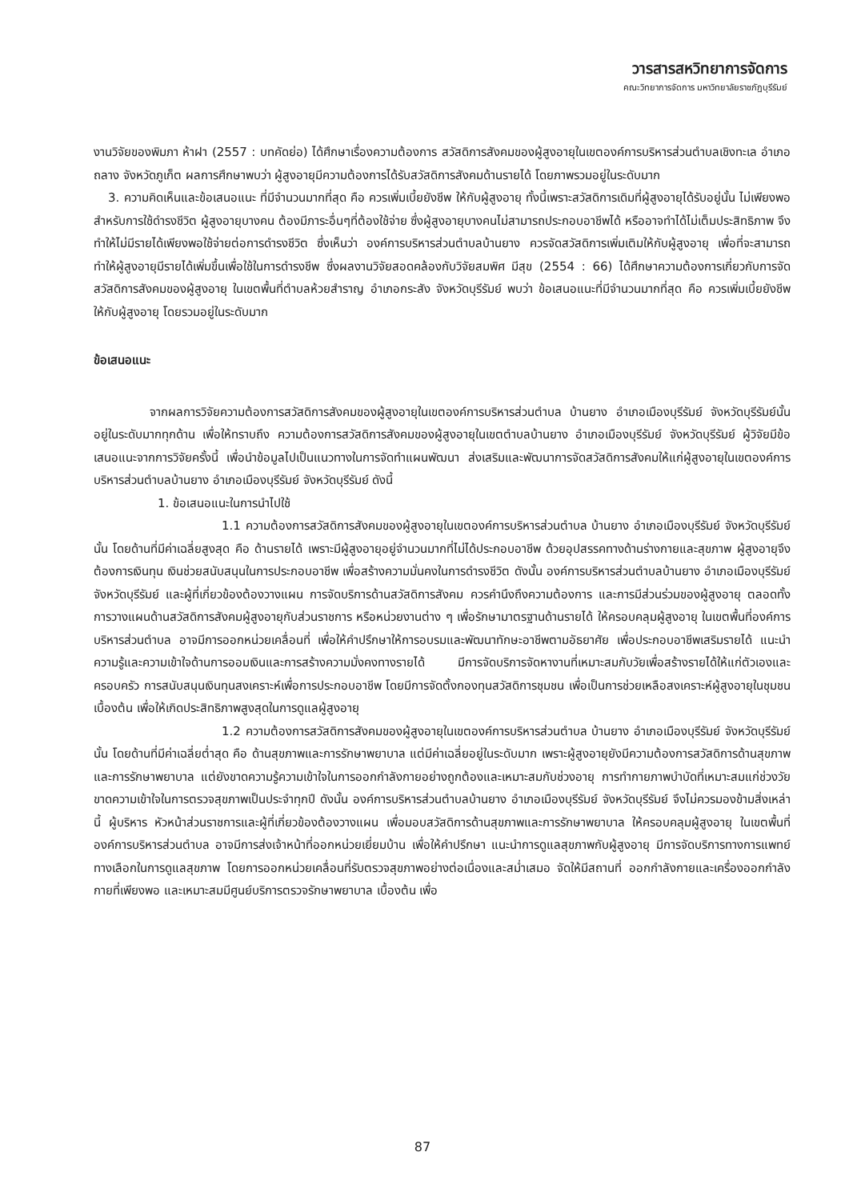วารสารสหวิทยาการจัดการ
คณะวิทยาการจัดการ มหาวิทยาลัยราชภัฏบุรีรัมย์
งานวิจัยของพิมภา ห้าฝา (2557 : บทคัดย่อ) ได้ศึกษาเรื่องความต้องการ สวัสดิการสังคมของผู้สูงอายุในเขตองค์การบริหารส่วนตำบลเชิงทะเล อำเภอถลาง จังหวัดภูเก็ต ผลการศึกษาพบว่า ผู้สูงอายุมีความต้องการได้รับสวัสดิการสังคมด้านรายได้ โดยภาพรวมอยู่ในระดับมาก
3. ความคิดเห็นและข้อเสนอแนะ ที่มีจำนวนมากที่สุด คือ ควรเพิ่มเบี้ยยังชีพ ให้กับผู้สูงอายุ ทั้งนี้เพราะสวัสดิการเดิมที่ผู้สูงอายุได้รับอยู่นั้น ไม่เพียงพอสำหรับการใช้ดำรงชีวิต ผู้สูงอายุบางคน ต้องมีภาระอื่นๆที่ต้องใช้จ่าย ซึ่งผู้สูงอายุบางคนไม่สามารถประกอบอาชีพได้ หรืออาจทำได้ไม่เต็มประสิทธิภาพ จึงทำให้ไม่มีรายได้เพียงพอใช้จ่ายต่อการดำรงชีวิต ซึ่งเห็นว่า องค์การบริหารส่วนตำบลบ้านยาง ควรจัดสวัสดิการเพิ่มเติมให้กับผู้สูงอายุ เพื่อที่จะสามารถทำให้ผู้สูงอายุมีรายได้เพิ่มขึ้นเพื่อใช้ในการดำรงชีพ ซึ่งผลงานวิจัยสอดคล้องกับวิจัยสมพิศ มีสุข (2554 : 66) ได้ศึกษาความต้องการเกี่ยวกับการจัดสวัสดิการสังคมของผู้สูงอายุ ในเขตพื้นที่ตำบลห้วยสำราญ อำเภอกระสัง จังหวัดบุรีรัมย์ พบว่า ข้อเสนอแนะที่มีจำนวนมากที่สุด คือ ควรเพิ่มเบี้ยยังชีพ ให้กับผู้สูงอายุ โดยรวมอยู่ในระดับมาก
ข้อเสนอแนะ
จากผลการวิจัยความต้องการสวัสดิการสังคมของผู้สูงอายุในเขตองค์การบริหารส่วนตำบล บ้านยาง อำเภอเมืองบุรีรัมย์ จังหวัดบุรีรัมย์นั้น อยู่ในระดับมากทุกด้าน เพื่อให้ทราบถึง ความต้องการสวัสดิการสังคมของผู้สูงอายุในเขตตำบลบ้านยาง อำเภอเมืองบุรีรัมย์ จังหวัดบุรีรัมย์ ผู้วิจัยมีข้อเสนอแนะจากการวิจัยครั้งนี้ เพื่อนำข้อมูลไปเป็นแนวทางในการจัดทำแผนพัฒนา ส่งเสริมและพัฒนาการจัดสวัสดิการสังคมให้แก่ผู้สูงอายุในเขตองค์การบริหารส่วนตำบลบ้านยาง อำเภอเมืองบุรีรัมย์ จังหวัดบุรีรัมย์ ดังนี้
1. ข้อเสนอแนะในการนำไปใช้
1.1 ความต้องการสวัสดิการสังคมของผู้สูงอายุในเขตองค์การบริหารส่วนตำบล บ้านยาง อำเภอเมืองบุรีรัมย์ จังหวัดบุรีรัมย์นั้น โดยด้านที่มีค่าเฉลี่ยสูงสุด คือ ด้านรายได้ เพราะมีผู้สูงอายุอยู่จำนวนมากที่ไม่ได้ประกอบอาชีพ ด้วยอุปสรรคทางด้านร่างกายและสุขภาพ ผู้สูงอายุจึงต้องการเงินทุน เงินช่วยสนับสนุนในการประกอบอาชีพ เพื่อสร้างความมั่นคงในการดำรงชีวิต ดังนั้น องค์การบริหารส่วนตำบลบ้านยาง อำเภอเมืองบุรีรัมย์ จังหวัดบุรีรัมย์ และผู้ที่เกี่ยวข้องต้องวางแผน การจัดบริการด้านสวัสดิการสังคม ควรคำนึงถึงความต้องการ และการมีส่วนร่วมของผู้สูงอายุ ตลอดทั้งการวางแผนด้านสวัสดิการสังคมผู้สูงอายุกับส่วนราชการ หรือหน่วยงานต่าง ๆ เพื่อรักษามาตรฐานด้านรายได้ ให้ครอบคลุมผู้สูงอายุ ในเขตพื้นที่องค์การบริหารส่วนตำบล อาจมีการออกหน่วยเคลื่อนที่ เพื่อให้คำปรึกษาให้การอบรมและพัฒนาทักษะอาชีพตามอัธยาศัย เพื่อประกอบอาชีพเสริมรายได้ แนะนำความรู้และความเข้าใจด้านการออมเงินและการสร้างความมั่งคงทางรายได้ มีการจัดบริการจัดหางานที่เหมาะสมกับวัยเพื่อสร้างรายได้ให้แก่ตัวเองและครอบครัว การสนับสนุนเงินทุนสงเคราะห์เพื่อการประกอบอาชีพ โดยมีการจัดตั้งกองทุนสวัสดิการชุมชน เพื่อเป็นการช่วยเหลือสงเคราะห์ผู้สูงอายุในชุมชนเบื้องต้น เพื่อให้เกิดประสิทธิภาพสูงสุดในการดูแลผู้สูงอายุ
1.2 ความต้องการสวัสดิการสังคมของผู้สูงอายุในเขตองค์การบริหารส่วนตำบล บ้านยาง อำเภอเมืองบุรีรัมย์ จังหวัดบุรีรัมย์นั้น โดยด้านที่มีค่าเฉลี่ยต่ำสุด คือ ด้านสุขภาพและการรักษาพยาบาล แต่มีค่าเฉลี่ยอยู่ในระดับมาก เพราะผู้สูงอายุยังมีความต้องการสวัสดิการด้านสุขภาพและการรักษาพยาบาล แต่ยังขาดความรู้ความเข้าใจในการออกกำลังกายอย่างถูกต้องและเหมาะสมกับช่วงอายุ การทำกายภาพบำบัดที่เหมาะสมแก่ช่วงวัย ขาดความเข้าใจในการตรวจสุขภาพเป็นประจำทุกปี ดังนั้น องค์การบริหารส่วนตำบลบ้านยาง อำเภอเมืองบุรีรัมย์ จังหวัดบุรีรัมย์ จึงไม่ควรมองข้ามสิ่งเหล่านี้ ผู้บริหาร หัวหน้าส่วนราชการและผู้ที่เกี่ยวข้องต้องวางแผน เพื่อมอบสวัสดิการด้านสุขภาพและการรักษาพยาบาล ให้ครอบคลุมผู้สูงอายุ ในเขตพื้นที่องค์การบริหารส่วนตำบล อาจมีการส่งเจ้าหน้าที่ออกหน่วยเยี่ยมบ้าน เพื่อให้คำปรึกษา แนะนำการดูแลสุขภาพกับผู้สูงอายุ มีการจัดบริการทางการแพทย์ทางเลือกในการดูแลสุขภาพ โดยการออกหน่วยเคลื่อนที่รับตรวจสุขภาพอย่างต่อเนื่องและสม่ำเสมอ จัดให้มีสถานที่ ออกกำลังกายและเครื่องออกกำลังกายที่เพียงพอ และเหมาะสมมีศูนย์บริการตรวจรักษาพยาบาล เบื้องต้น เพื่อ
87